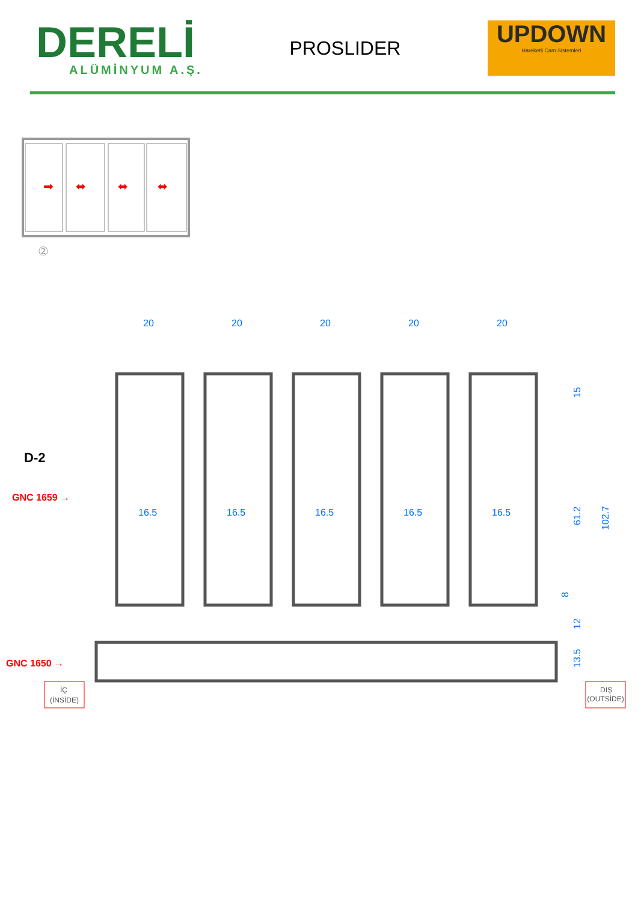DERELİ
ALÜMİNYUM A.Ş.
PROSLIDER
UPDOWN
Hareketli Cam Sistemleri
➡
⬌
⬌
⬌
②
20
20
20
20
20
16.5
16.5
16.5
16.5
16.5
15
61.2
102.7
8
12
13.5
D-2
GNC 1659 →
GNC 1650 →
İÇ
(İNSİDE)
DIŞ
(OUTSİDE)